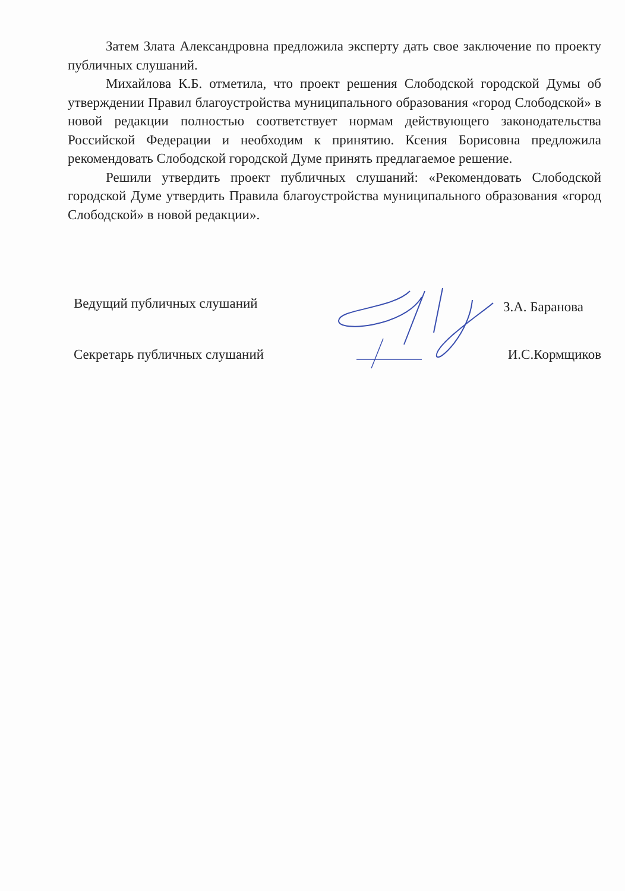Затем Злата Александровна предложила эксперту дать свое заключение по проекту публичных слушаний.
Михайлова К.Б. отметила, что проект решения Слободской городской Думы об утверждении Правил благоустройства муниципального образования «город Слободской» в новой редакции полностью соответствует нормам действующего законодательства Российской Федерации и необходим к принятию. Ксения Борисовна предложила рекомендовать Слободской городской Думе принять предлагаемое решение.
Решили утвердить проект публичных слушаний: «Рекомендовать Слободской городской Думе утвердить Правила благоустройства муниципального образования «город Слободской» в новой редакции».
Ведущий публичных слушаний З.А. Баранова
Секретарь публичных слушаний И.С.Кормщиков